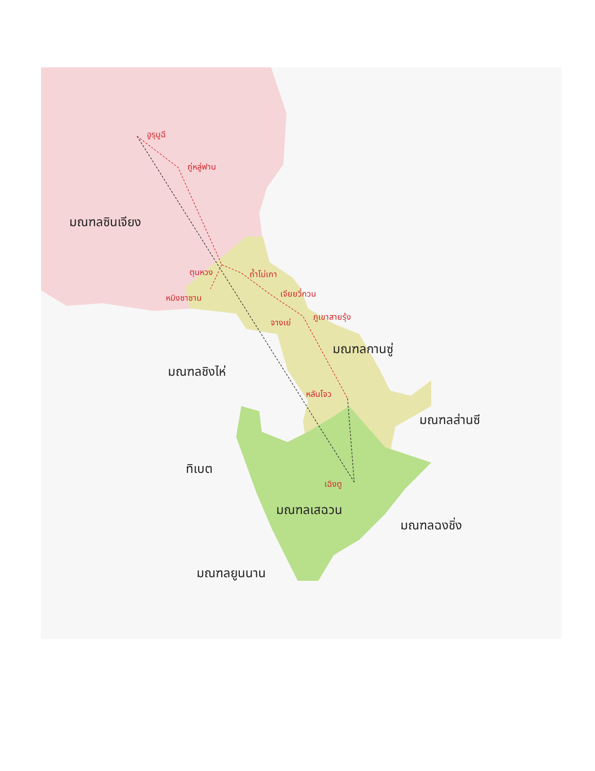อูรุมูฉี
ถู่หลู่ฟาน
มณฑลซินเจียง
ตุนหวง ถ้ำโม่เกา
หมิงซาซาน เจียยวี่กวน
จางเย่
ภูเขาสายรุ้ง
มณฑลกานซู่
มณฑลชิงไห่
หลันโจว
มณฑลส่านซี
ทิเบต
เฉิงตู
มณฑลเสฉวน
มณฑลฉงชิ่ง
มณฑลยูนนาน